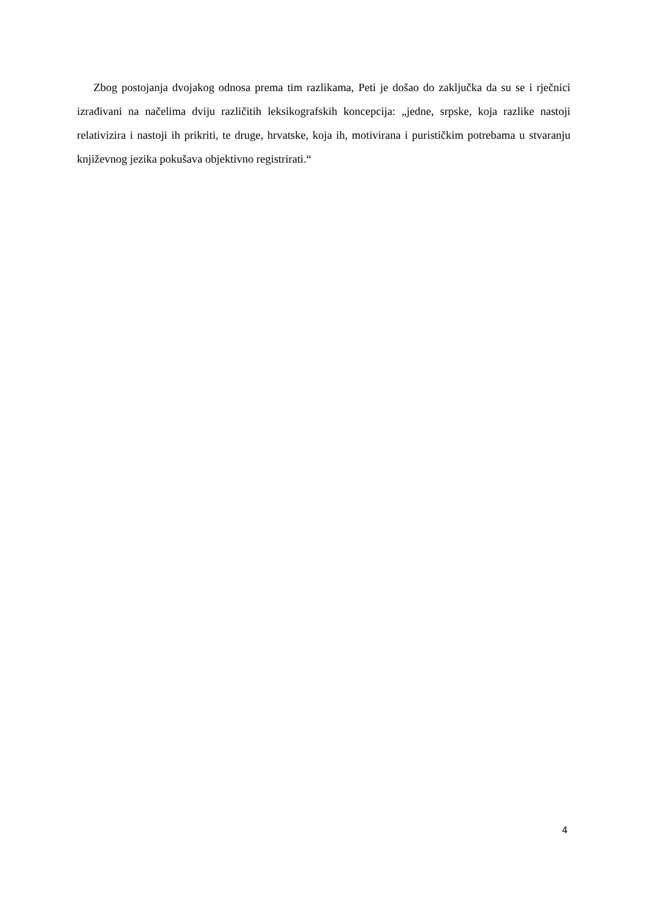Zbog postojanja dvojakog odnosa prema tim razlikama, Peti je došao do zaključka da su se i rječnici izrađivani na načelima dviju različitih leksikografskih koncepcija: „jedne, srpske, koja razlike nastoji relativizira i nastoji ih prikriti, te druge, hrvatske, koja ih, motivirana i purističkim potrebama u stvaranju književnog jezika pokušava objektivno registrirati.“
4